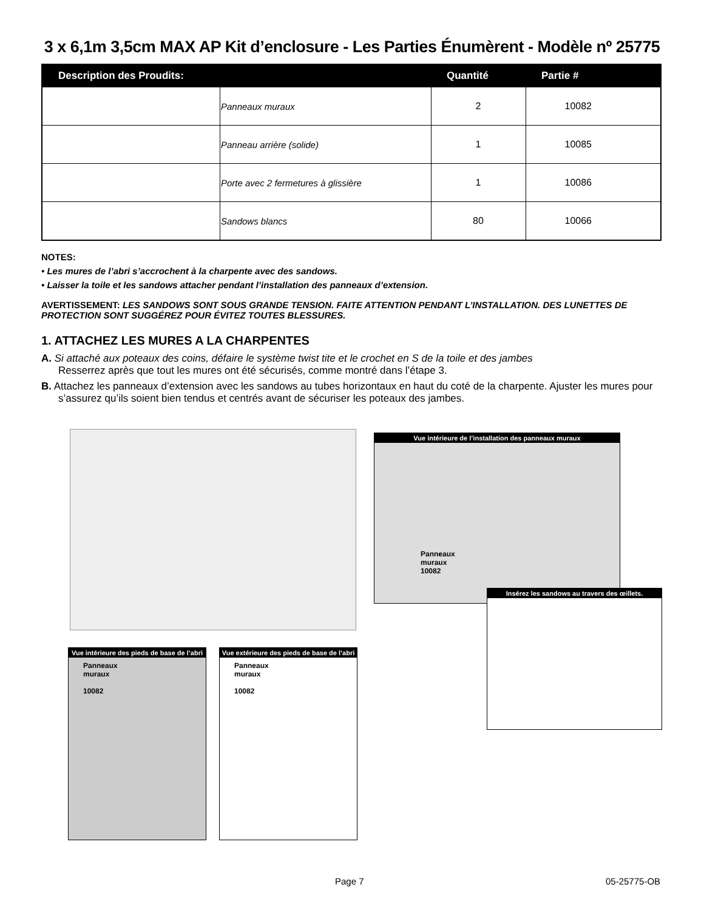3 x 6,1m 3,5cm MAX AP Kit d’enclosure - Les Parties Énumèrent - Modèle nº 25775
| Description des Proudits: | | Quantité | Partie # |
| --- | --- | --- | --- |
| | Panneaux muraux | 2 | 10082 |
| | Panneau arrière (solide) | 1 | 10085 |
| | Porte avec 2 fermetures à glissière | 1 | 10086 |
| | Sandows blancs | 80 | 10066 |
NOTES:
• Les mures de l’abri s’accrochent à la charpente avec des sandows.
• Laisser la toile et les sandows attacher pendant l’installation des panneaux d’extension.
AVERTISSEMENT: LES SANDOWS SONT SOUS GRANDE TENSION. FAITE ATTENTION PENDANT L’INSTALLATION. DES LUNETTES DE PROTECTION SONT SUGGÉREZ POUR ÉVITEZ TOUTES BLESSURES.
1. ATTACHEZ LES MURES A LA CHARPENTES
A. Si attaché aux poteaux des coins, défaire le système twist tite et le crochet en S de la toile et des jambes
Resserrez après que tout les mures ont été sécurisés, comme montré dans l’étape 3.
B. Attachez les panneaux d’extension avec les sandows au tubes horizontaux en haut du coté de la charpente. Ajuster les mures pour s’assurez qu’ils soient bien tendus et centrés avant de sécuriser les poteaux des jambes.
Vue intérieure de l’installation des panneaux muraux
Panneaux
muraux
10082
Insérez les sandows au travers des œillets.
Vue intérieure des pieds de base de l’abri
Panneaux
muraux
10082
Vue extérieure des pieds de base de l’abri
Panneaux
muraux
10082
Page 7 05-25775-OB